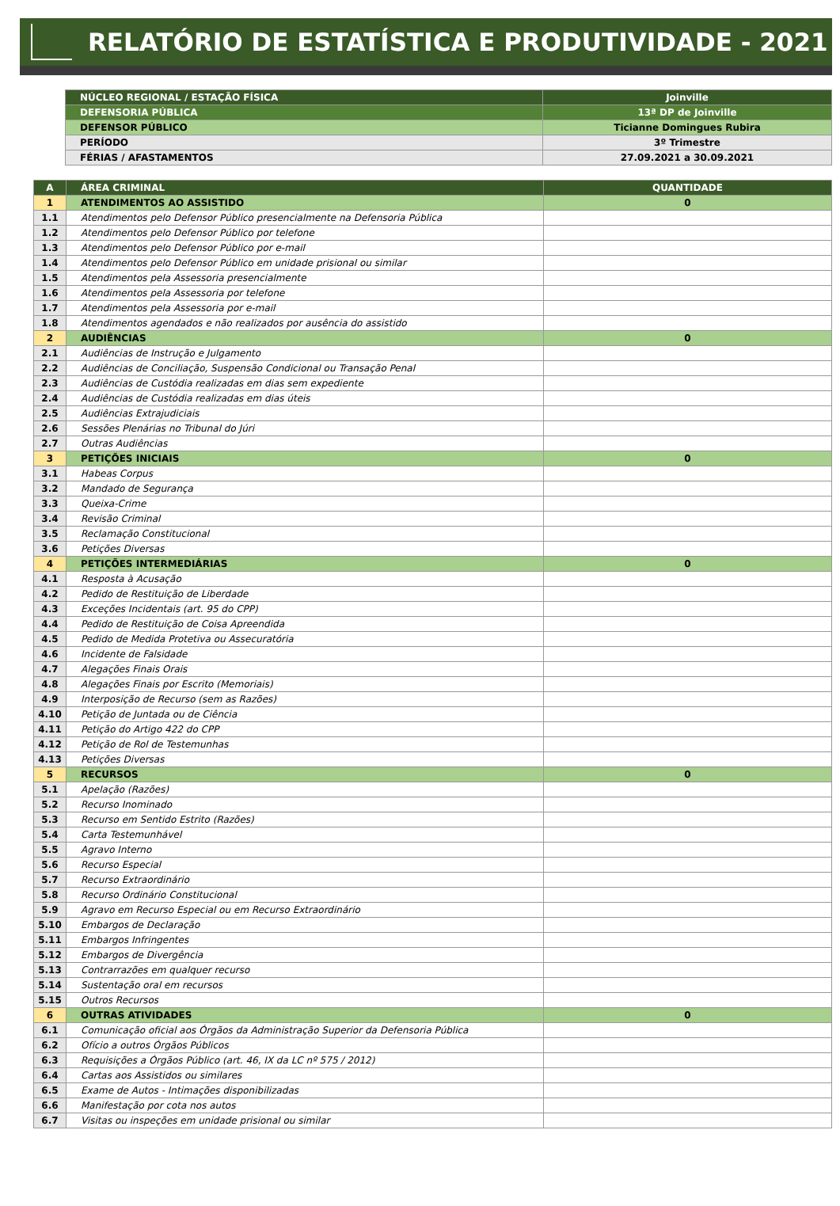RELATÓRIO DE ESTATÍSTICA E PRODUTIVIDADE - 2021
| NÚCLEO REGIONAL / ESTAÇÃO FÍSICA | Joinville |
| DEFENSORIA PÚBLICA | 13ª DP de Joinville |
| DEFENSOR PÚBLICO | Ticianne Domingues Rubira |
| PERÍODO | 3º Trimestre |
| FÉRIAS / AFASTAMENTOS | 27.09.2021 a 30.09.2021 |
| A | ÁREA CRIMINAL | QUANTIDADE |
| 1 | ATENDIMENTOS AO ASSISTIDO | 0 |
| 1.1 | Atendimentos pelo Defensor Público presencialmente na Defensoria Pública | |
| 1.2 | Atendimentos pelo Defensor Público por telefone | |
| 1.3 | Atendimentos pelo Defensor Público por e-mail | |
| 1.4 | Atendimentos pelo Defensor Público em unidade prisional ou similar | |
| 1.5 | Atendimentos pela Assessoria presencialmente | |
| 1.6 | Atendimentos pela Assessoria por telefone | |
| 1.7 | Atendimentos pela Assessoria por e-mail | |
| 1.8 | Atendimentos agendados e não realizados por ausência do assistido | |
| 2 | AUDIÊNCIAS | 0 |
| 2.1 | Audiências de Instrução e Julgamento | |
| 2.2 | Audiências de Conciliação, Suspensão Condicional ou Transação Penal | |
| 2.3 | Audiências de Custódia realizadas em dias sem expediente | |
| 2.4 | Audiências de Custódia realizadas em dias úteis | |
| 2.5 | Audiências Extrajudiciais | |
| 2.6 | Sessões Plenárias no Tribunal do Júri | |
| 2.7 | Outras Audiências | |
| 3 | PETIÇÕES INICIAIS | 0 |
| 3.1 | Habeas Corpus | |
| 3.2 | Mandado de Segurança | |
| 3.3 | Queixa-Crime | |
| 3.4 | Revisão Criminal | |
| 3.5 | Reclamação Constitucional | |
| 3.6 | Petições Diversas | |
| 4 | PETIÇÕES INTERMEDIÁRIAS | 0 |
| 4.1 | Resposta à Acusação | |
| 4.2 | Pedido de Restituição de Liberdade | |
| 4.3 | Exceções Incidentais (art. 95 do CPP) | |
| 4.4 | Pedido de Restituição de Coisa Apreendida | |
| 4.5 | Pedido de Medida Protetiva ou Assecuratória | |
| 4.6 | Incidente de Falsidade | |
| 4.7 | Alegações Finais Orais | |
| 4.8 | Alegações Finais por Escrito (Memoriais) | |
| 4.9 | Interposição de Recurso (sem as Razões) | |
| 4.10 | Petição de Juntada ou de Ciência | |
| 4.11 | Petição do Artigo 422 do CPP | |
| 4.12 | Petição de Rol de Testemunhas | |
| 4.13 | Petições Diversas | |
| 5 | RECURSOS | 0 |
| 5.1 | Apelação (Razões) | |
| 5.2 | Recurso Inominado | |
| 5.3 | Recurso em Sentido Estrito (Razões) | |
| 5.4 | Carta Testemunhável | |
| 5.5 | Agravo Interno | |
| 5.6 | Recurso Especial | |
| 5.7 | Recurso Extraordinário | |
| 5.8 | Recurso Ordinário Constitucional | |
| 5.9 | Agravo em Recurso Especial ou em Recurso Extraordinário | |
| 5.10 | Embargos de Declaração | |
| 5.11 | Embargos Infringentes | |
| 5.12 | Embargos de Divergência | |
| 5.13 | Contrarrazões em qualquer recurso | |
| 5.14 | Sustentação oral em recursos | |
| 5.15 | Outros Recursos | |
| 6 | OUTRAS ATIVIDADES | 0 |
| 6.1 | Comunicação oficial aos Órgãos da Administração Superior da Defensoria Pública | |
| 6.2 | Ofício a outros Órgãos Públicos | |
| 6.3 | Requisições a Órgãos Público (art. 46, IX da LC nº 575 / 2012) | |
| 6.4 | Cartas aos Assistidos ou similares | |
| 6.5 | Exame de Autos - Intimações disponibilizadas | |
| 6.6 | Manifestação por cota nos autos | |
| 6.7 | Visitas ou inspeções em unidade prisional ou similar | |